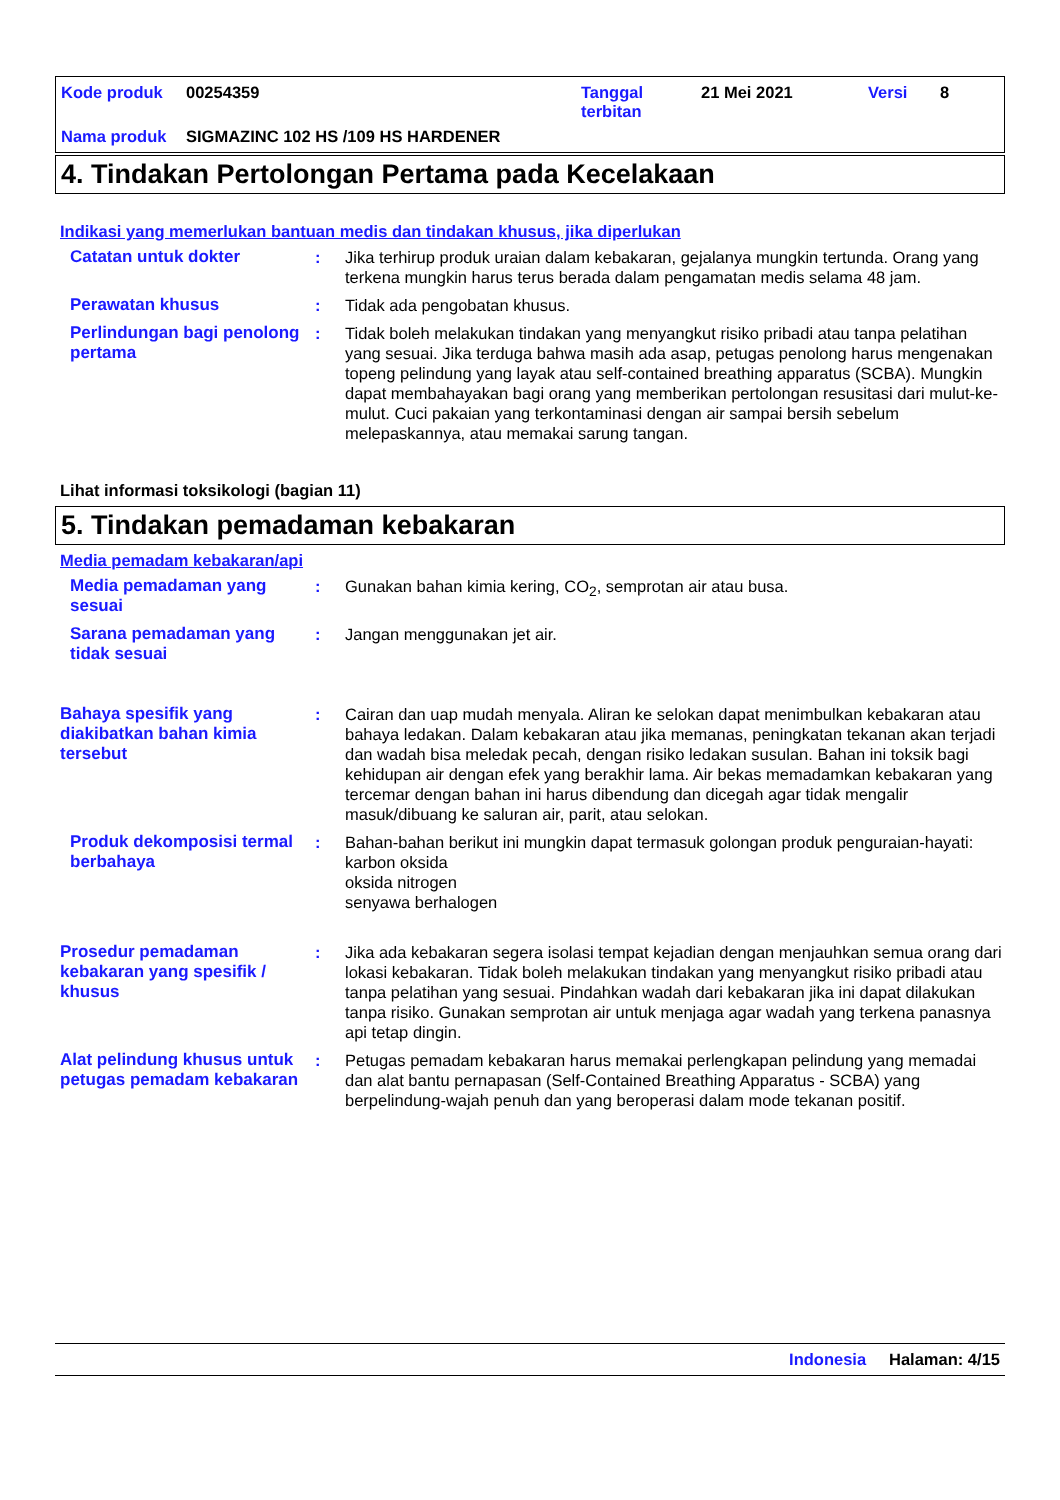Kode produk 00254359 Tanggal
terbitan 21 Mei 2021 Versi 8
Nama produk SIGMAZINC 102 HS /109 HS HARDENER
4. Tindakan Pertolongan Pertama pada Kecelakaan
Indikasi yang memerlukan bantuan medis dan tindakan khusus, jika diperlukan
Catatan untuk dokter : Jika terhirup produk uraian dalam kebakaran, gejalanya mungkin tertunda. Orang yang terkena mungkin harus terus berada dalam pengamatan medis selama 48 jam.
Perawatan khusus : Tidak ada pengobatan khusus.
Perlindungan bagi penolong pertama
: Tidak boleh melakukan tindakan yang menyangkut risiko pribadi atau tanpa pelatihan yang sesuai. Jika terduga bahwa masih ada asap, petugas penolong harus mengenakan topeng pelindung yang layak atau self-contained breathing apparatus (SCBA). Mungkin dapat membahayakan bagi orang yang memberikan pertolongan resusitasi dari mulut-ke-mulut. Cuci pakaian yang terkontaminasi dengan air sampai bersih sebelum melepaskannya, atau memakai sarung tangan.
Lihat informasi toksikologi (bagian 11)
5. Tindakan pemadaman kebakaran
Media pemadam kebakaran/api
Media pemadaman yang sesuai
: Gunakan bahan kimia kering, CO<sub>2</sub>, semprotan air atau busa.
Sarana pemadaman yang tidak sesuai
: Jangan menggunakan jet air.
Bahaya spesifik yang diakibatkan bahan kimia tersebut
: Cairan dan uap mudah menyala. Aliran ke selokan dapat menimbulkan kebakaran atau bahaya ledakan. Dalam kebakaran atau jika memanas, peningkatan tekanan akan terjadi dan wadah bisa meledak pecah, dengan risiko ledakan susulan. Bahan ini toksik bagi kehidupan air dengan efek yang berakhir lama. Air bekas memadamkan kebakaran yang tercemar dengan bahan ini harus dibendung dan dicegah agar tidak mengalir masuk/dibuang ke saluran air, parit, atau selokan.
Produk dekomposisi termal berbahaya
: Bahan-bahan berikut ini mungkin dapat termasuk golongan produk penguraian-hayati:
karbon oksida
oksida nitrogen
senyawa berhalogen
Prosedur pemadaman kebakaran yang spesifik / khusus
: Jika ada kebakaran segera isolasi tempat kejadian dengan menjauhkan semua orang dari lokasi kebakaran. Tidak boleh melakukan tindakan yang menyangkut risiko pribadi atau tanpa pelatihan yang sesuai. Pindahkan wadah dari kebakaran jika ini dapat dilakukan tanpa risiko. Gunakan semprotan air untuk menjaga agar wadah yang terkena panasnya api tetap dingin.
Alat pelindung khusus untuk petugas pemadam kebakaran
: Petugas pemadam kebakaran harus memakai perlengkapan pelindung yang memadai dan alat bantu pernapasan (Self-Contained Breathing Apparatus - SCBA) yang berpelindung-wajah penuh dan yang beroperasi dalam mode tekanan positif.
Indonesia Halaman: 4/15